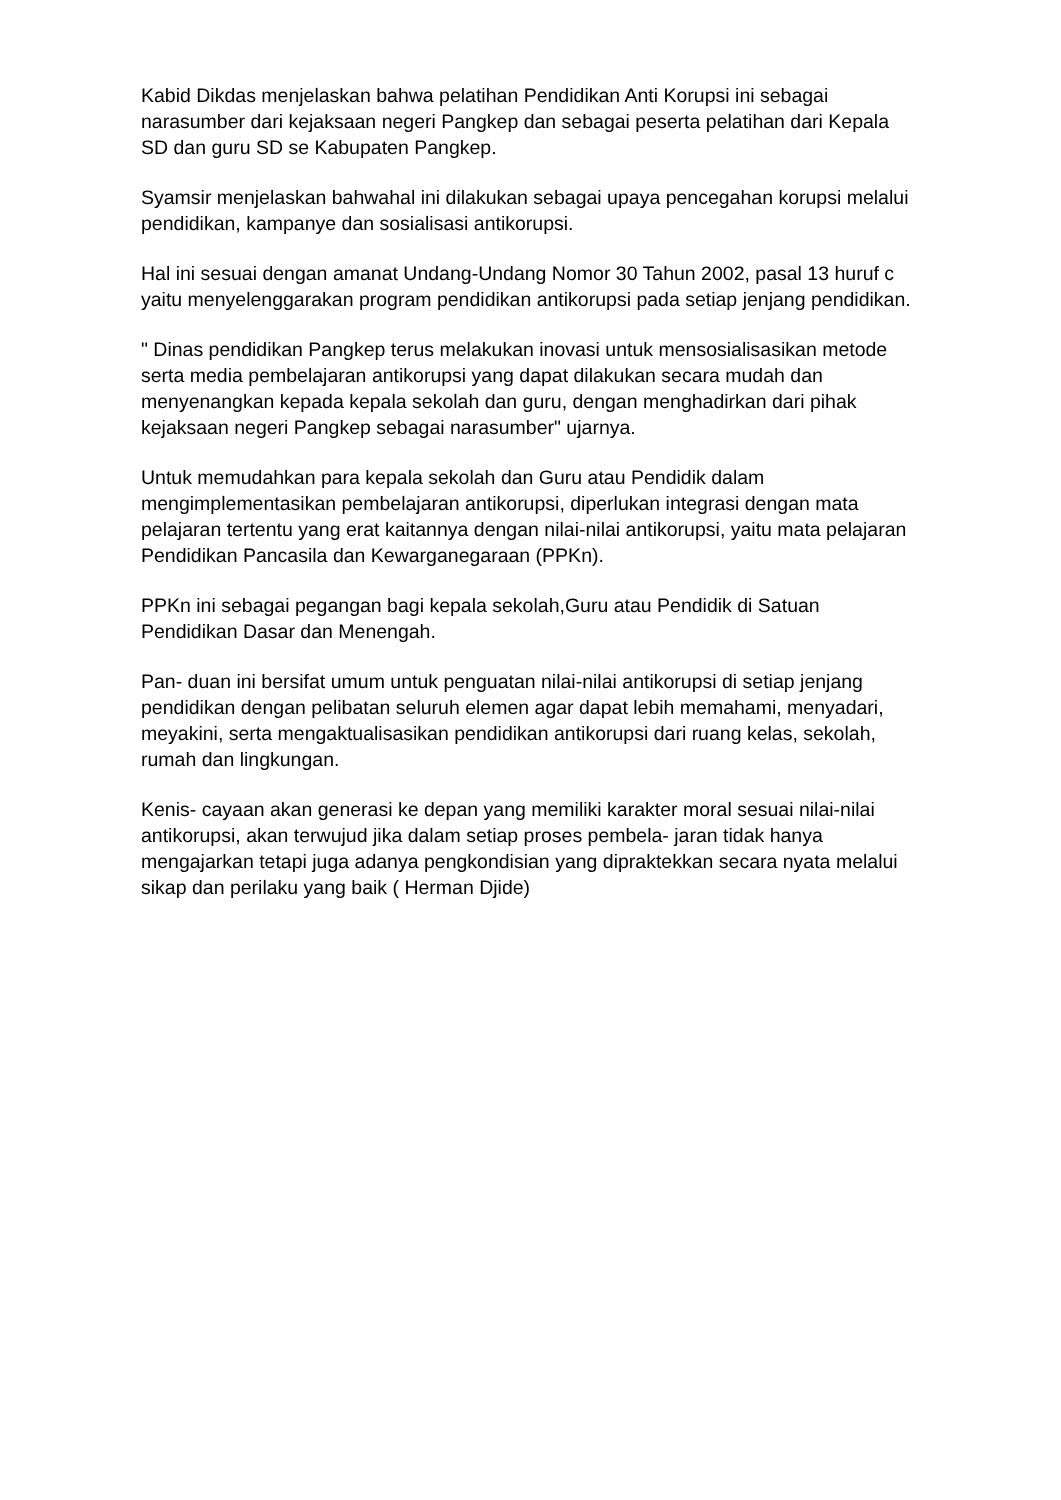Kabid Dikdas menjelaskan bahwa pelatihan Pendidikan Anti Korupsi ini sebagai narasumber dari kejaksaan negeri Pangkep dan sebagai peserta pelatihan dari Kepala SD dan guru SD se Kabupaten Pangkep.
Syamsir menjelaskan bahwahal ini dilakukan sebagai upaya pencegahan korupsi melalui pendidikan, kampanye dan sosialisasi antikorupsi.
Hal ini sesuai dengan amanat Undang-Undang Nomor 30 Tahun 2002, pasal 13 huruf c yaitu menyelenggarakan program pendidikan antikorupsi pada setiap jenjang pendidikan.
" Dinas pendidikan Pangkep terus melakukan inovasi untuk mensosialisasikan metode serta media pembelajaran antikorupsi yang dapat dilakukan secara mudah dan menyenangkan kepada kepala sekolah dan guru, dengan menghadirkan dari pihak kejaksaan negeri Pangkep sebagai narasumber" ujarnya.
Untuk memudahkan para kepala sekolah dan Guru atau Pendidik dalam mengimplementasikan pembelajaran antikorupsi, diperlukan integrasi dengan mata pelajaran tertentu yang erat kaitannya dengan nilai-nilai antikorupsi, yaitu mata pelajaran Pendidikan Pancasila dan Kewarganegaraan (PPKn).
PPKn ini sebagai pegangan bagi kepala sekolah,Guru atau Pendidik di Satuan Pendidikan Dasar dan Menengah.
Pan- duan ini bersifat umum untuk penguatan nilai-nilai antikorupsi di setiap jenjang pendidikan dengan pelibatan seluruh elemen agar dapat lebih memahami, menyadari, meyakini, serta mengaktualisasikan pendidikan antikorupsi dari ruang kelas, sekolah, rumah dan lingkungan.
Kenis- cayaan akan generasi ke depan yang memiliki karakter moral sesuai nilai-nilai antikorupsi, akan terwujud jika dalam setiap proses pembela- jaran tidak hanya mengajarkan tetapi juga adanya pengkondisian yang dipraktekkan secara nyata melalui sikap dan perilaku yang baik ( Herman Djide)